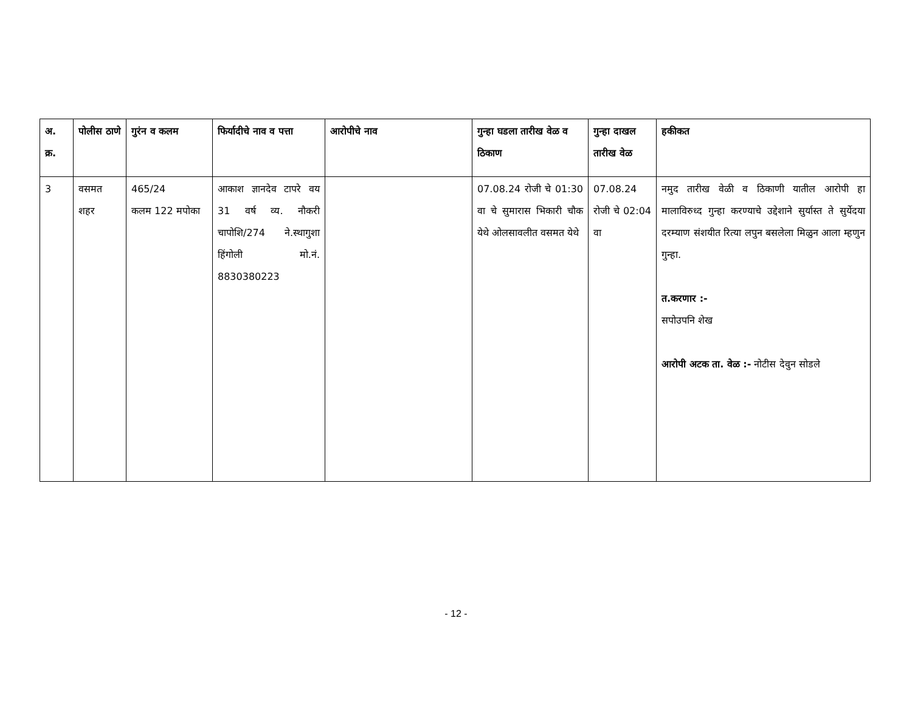| अ. क्र. | पोलीस ठाणे | गुरंन व कलम | फिर्यादीचे नाव व पत्ता | आरोपीचे नाव | गुन्हा घडला तारीख वेळ व ठिकाण | गुन्हा दाखल तारीख वेळ | हकीकत |
| --- | --- | --- | --- | --- | --- | --- | --- |
| 3 | वसमत शहर | 465/24 कलम 122 मपोका | आकाश ज्ञानदेव टापरे वय 31 वर्ष व्य. नौकरी चापोशि/274 ने.स्थागुशा हिंगोली मो.नं. 8830380223 | | 07.08.24 रोजी चे 01:30 वा चे सुमारास भिकारी चौक येथे ओलसावलीत वसमत येथे | 07.08.24 रोजी चे 02:04 वा | नमुद तारीख वेळी व ठिकाणी यातील आरोपी हा मालाविरुध्द गुन्हा करण्याचे उद्देशाने सुर्यास्त ते सुर्येदया दरम्याण संशयीत रित्या लपुन बसलेला मिळुन आला म्हणुन गुन्हा. त.करणार :- सपोउपनि शेख आरोपी अटक ता. वेळ :- नोटीस देवुन सोडले |
- 12 -